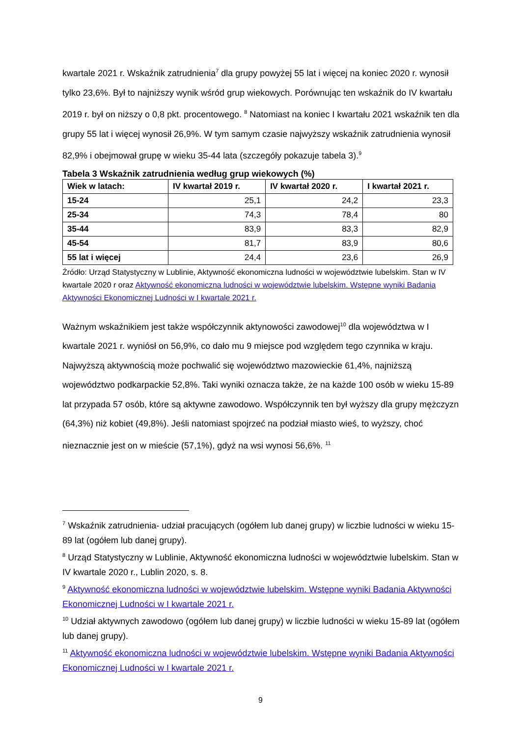kwartale 2021 r. Wskaźnik zatrudnienia<sup>7</sup> dla grupy powyżej 55 lat i więcej na koniec 2020 r. wynosił tylko 23,6%. Był to najniższy wynik wśród grup wiekowych. Porównując ten wskaźnik do IV kwartału 2019 r. był on niższy o 0,8 pkt. procentowego. <sup>8</sup> Natomiast na koniec I kwartału 2021 wskaźnik ten dla grupy 55 lat i więcej wynosił 26,9%. W tym samym czasie najwyższy wskaźnik zatrudnienia wynosił 82,9% i obejmował grupę w wieku 35-44 lata (szczegóły pokazuje tabela 3).<sup>9</sup>
Tabela 3 Wskaźnik zatrudnienia według grup wiekowych (%)
| Wiek w latach: | IV kwartał 2019 r. | IV kwartał 2020 r. | I kwartał 2021 r. |
| --- | --- | --- | --- |
| 15-24 | 25,1 | 24,2 | 23,3 |
| 25-34 | 74,3 | 78,4 | 80 |
| 35-44 | 83,9 | 83,3 | 82,9 |
| 45-54 | 81,7 | 83,9 | 80,6 |
| 55 lat i więcej | 24,4 | 23,6 | 26,9 |
Źródło: Urząd Statystyczny w Lublinie, Aktywność ekonomiczna ludności w województwie lubelskim. Stan w IV kwartale 2020 r oraz Aktywność ekonomiczna ludności w województwie lubelskim. Wstępne wyniki Badania Aktywności Ekonomicznej Ludności w I kwartale 2021 r.
Ważnym wskaźnikiem jest także współczynnik aktynowości zawodowej<sup>10</sup> dla województwa w I kwartale 2021 r. wyniósł on 56,9%, co dało mu 9 miejsce pod względem tego czynnika w kraju. Najwyższą aktywnością może pochwalić się województwo mazowieckie 61,4%, najniższą województwo podkarpackie 52,8%. Taki wyniki oznacza także, że na każde 100 osób w wieku 15-89 lat przypada 57 osób, które są aktywne zawodowo. Współczynnik ten był wyższy dla grupy mężczyzn (64,3%) niż kobiet (49,8%). Jeśli natomiast spojrzeć na podział miasto wieś, to wyższy, choć nieznacznie jest on w mieście (57,1%), gdyż na wsi wynosi 56,6%. <sup>11</sup>
<sup>7</sup> Wskaźnik zatrudnienia- udział pracujących (ogółem lub danej grupy) w liczbie ludności w wieku 15-89 lat (ogółem lub danej grupy).
<sup>8</sup> Urząd Statystyczny w Lublinie, Aktywność ekonomiczna ludności w województwie lubelskim. Stan w IV kwartale 2020 r., Lublin 2020, s. 8.
<sup>9</sup> Aktywność ekonomiczna ludności w województwie lubelskim. Wstępne wyniki Badania Aktywności Ekonomicznej Ludności w I kwartale 2021 r.
<sup>10</sup> Udział aktywnych zawodowo (ogółem lub danej grupy) w liczbie ludności w wieku 15-89 lat (ogółem lub danej grupy).
<sup>11</sup> Aktywność ekonomiczna ludności w województwie lubelskim. Wstępne wyniki Badania Aktywności Ekonomicznej Ludności w I kwartale 2021 r.
9